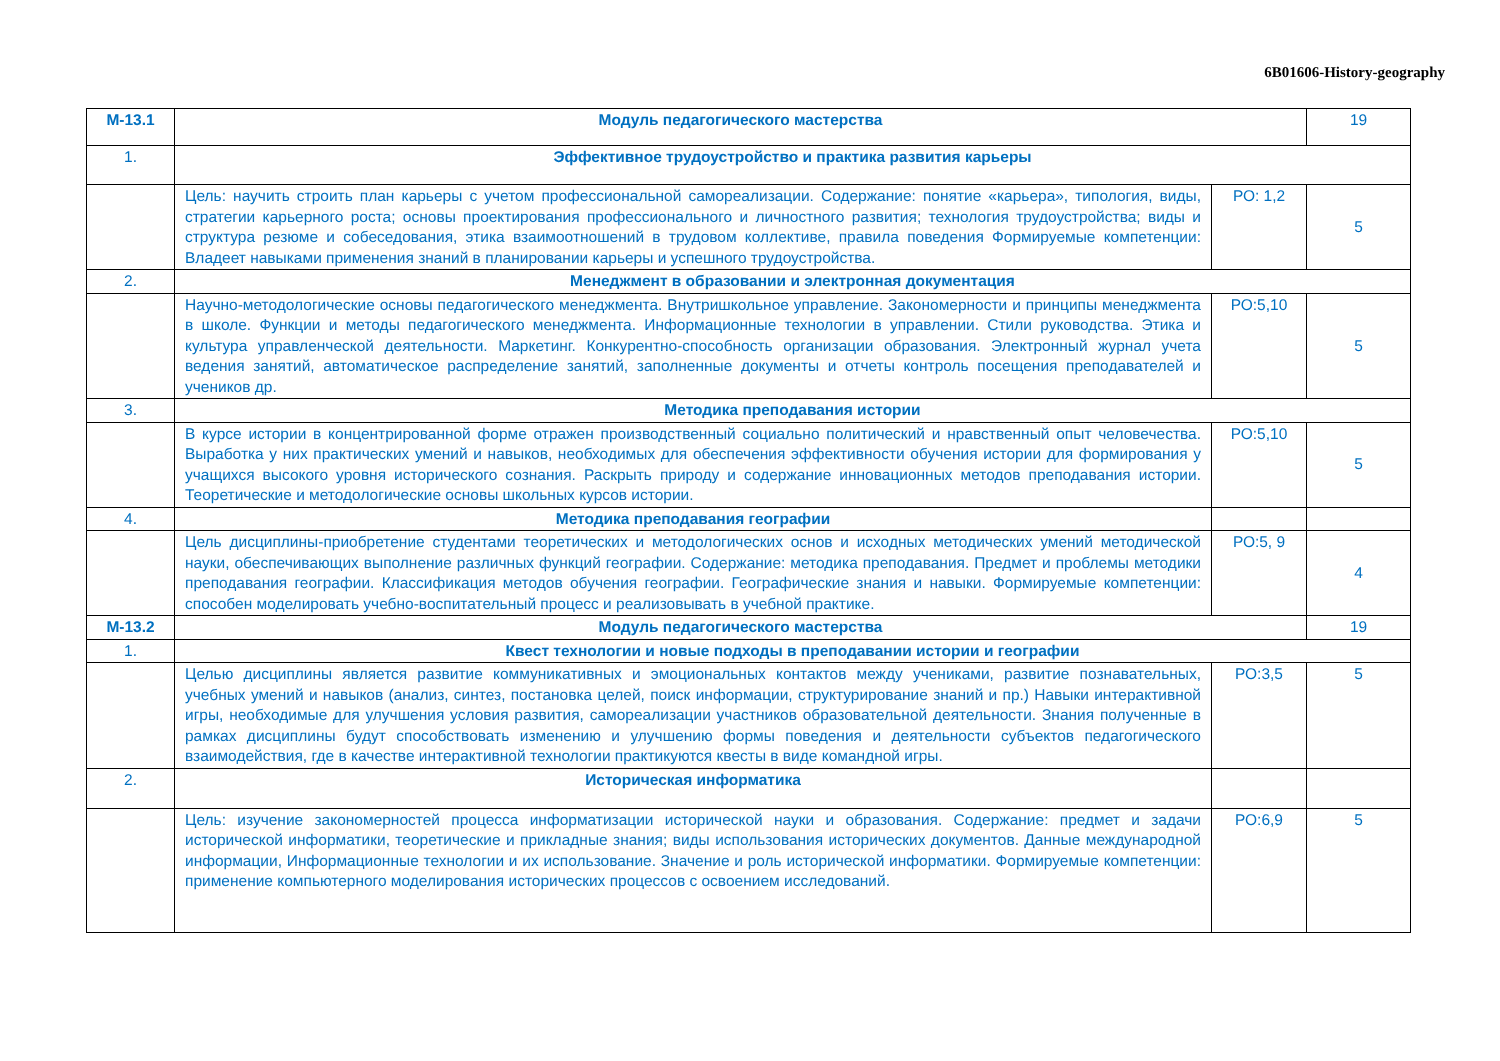6B01606-History-geography
| М-13.1 | Модуль педагогического мастерства | | 19 |
| 1. | Эффективное трудоустройство и практика развития карьеры | | |
| | Цель: научить строить план карьеры с учетом профессиональной самореализации. Содержание: понятие «карьера», типология, виды, стратегии карьерного роста; основы проектирования профессионального и личностного развития; технология трудоустройства; виды и структура резюме и собеседования, этика взаимоотношений в трудовом коллективе, правила поведения Формируемые компетенции: Владеет навыками применения знаний в планировании карьеры и успешного трудоустройства. | РО: 1,2 | 5 |
| 2. | Менеджмент в образовании и электронная документация | | |
| | Научно-методологические основы педагогического менеджмента. Внутришкольное управление. Закономерности и принципы менеджмента в школе. Функции и методы педагогического менеджмента. Информационные технологии в управлении. Стили руководства. Этика и культура управленческой деятельности. Маркетинг. Конкурентно-способность организации образования. Электронный журнал учета ведения занятий, автоматическое распределение занятий, заполненные документы и отчеты контроль посещения преподавателей и учеников др. | РО:5,10 | 5 |
| 3. | Методика преподавания истории | | |
| | В курсе истории в концентрированной форме отражен производственный социально политический и нравственный опыт человечества. Выработка у них практических умений и навыков, необходимых для обеспечения эффективности обучения истории для формирования у учащихся высокого уровня исторического сознания. Раскрыть природу и содержание инновационных методов преподавания истории. Теоретические и методологические основы школьных курсов истории. | РО:5,10 | 5 |
| 4. | Методика преподавания географии | | |
| | Цель дисциплины-приобретение студентами теоретических и методологических основ и исходных методических умений методической науки, обеспечивающих выполнение различных функций географии. Содержание: методика преподавания. Предмет и проблемы методики преподавания географии. Классификация методов обучения географии. Географические знания и навыки. Формируемые компетенции: способен моделировать учебно-воспитательный процесс и реализовывать в учебной практике. | РО:5, 9 | 4 |
| М-13.2 | Модуль педагогического мастерства | | 19 |
| 1. | Квест технологии и новые подходы в преподавании истории и географии | | |
| | Целью дисциплины является развитие коммуникативных и эмоциональных контактов между учениками, развитие познавательных, учебных умений и навыков (анализ, синтез, постановка целей, поиск информации, структурирование знаний и пр.) Навыки интерактивной игры, необходимые для улучшения условия развития, самореализации участников образовательной деятельности. Знания полученные в рамках дисциплины будут способствовать изменению и улучшению формы поведения и деятельности субъектов педагогического взаимодействия, где в качестве интерактивной технологии практикуются квесты в виде командной игры. | РО:3,5 | 5 |
| 2. | Историческая информатика | | |
| | Цель: изучение закономерностей процесса информатизации исторической науки и образования. Содержание: предмет и задачи исторической информатики, теоретические и прикладные знания; виды использования исторических документов. Данные международной информации, Информационные технологии и их использование. Значение и роль исторической информатики. Формируемые компетенции: применение компьютерного моделирования исторических процессов с освоением исследований. | РО:6,9 | 5 |